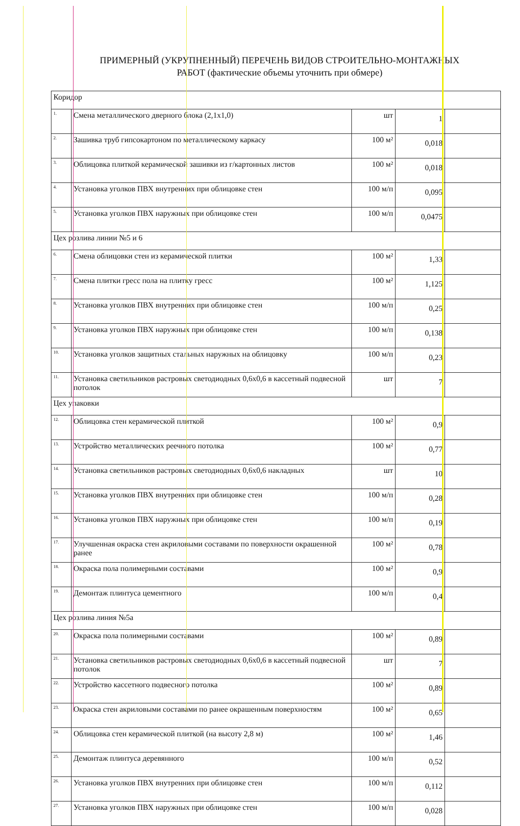ПРИМЕРНЫЙ (УКРУПНЕННЫЙ) ПЕРЕЧЕНЬ ВИДОВ СТРОИТЕЛЬНО-МОНТАЖНЫХ
РАБОТ (фактические объемы уточнить при обмере)
| Коридор | | | | |
| 1. | Смена металлического дверного блока (2,1х1,0) | шт | 1 | |
| 2. | Зашивка труб гипсокартоном по металлическому каркасу | 100 м² | 0,018 | |
| 3. | Облицовка плиткой керамической зашивки из г/картонных листов | 100 м² | 0,018 | |
| 4. | Установка уголков ПВХ внутренних при облицовке стен | 100 м/п | 0,095 | |
| 5. | Установка уголков ПВХ наружных при облицовке стен | 100 м/п | 0,0475 | |
| Цех розлива линии №5 и 6 | | | | |
| 6. | Смена облицовки стен из керамической плитки | 100 м² | 1,33 | |
| 7. | Смена плитки гресс пола на плитку гресс | 100 м² | 1,125 | |
| 8. | Установка уголков ПВХ внутренних при облицовке стен | 100 м/п | 0,25 | |
| 9. | Установка уголков ПВХ наружных при облицовке стен | 100 м/п | 0,138 | |
| 10. | Установка уголков защитных стальных наружных на облицовку | 100 м/п | 0,23 | |
| 11. | Установка светильников растровых светодиодных 0,6х0,6 в кассетный подвесной потолок | шт | 7 | |
| Цех упаковки | | | | |
| 12. | Облицовка стен керамической плиткой | 100 м² | 0,9 | |
| 13. | Устройство металлических реечного потолка | 100 м² | 0,77 | |
| 14. | Установка светильников растровых светодиодных 0,6х0,6 накладных | шт | 10 | |
| 15. | Установка уголков ПВХ внутренних при облицовке стен | 100 м/п | 0,28 | |
| 16. | Установка уголков ПВХ наружных при облицовке стен | 100 м/п | 0,19 | |
| 17. | Улучшенная окраска стен акриловыми составами по поверхности окрашенной ранее | 100 м² | 0,78 | |
| 18. | Окраска пола полимерными составами | 100 м² | 0,9 | |
| 19. | Демонтаж плинтуса цементного | 100 м/п | 0,4 | |
| Цех розлива линия №5а | | | | |
| 20. | Окраска пола полимерными составами | 100 м² | 0,89 | |
| 21. | Установка светильников растровых светодиодных 0,6х0,6 в кассетный подвесной потолок | шт | 7 | |
| 22. | Устройство кассетного подвесного потолка | 100 м² | 0,89 | |
| 23. | Окраска стен акриловыми составами по ранее окрашенным поверхностям | 100 м² | 0,65 | |
| 24. | Облицовка стен керамической плиткой (на высоту 2,8 м) | 100 м² | 1,46 | |
| 25. | Демонтаж плинтуса деревянного | 100 м/п | 0,52 | |
| 26. | Установка уголков ПВХ внутренних при облицовке стен | 100 м/п | 0,112 | |
| 27. | Установка уголков ПВХ наружных при облицовке стен | 100 м/п | 0,028 | |